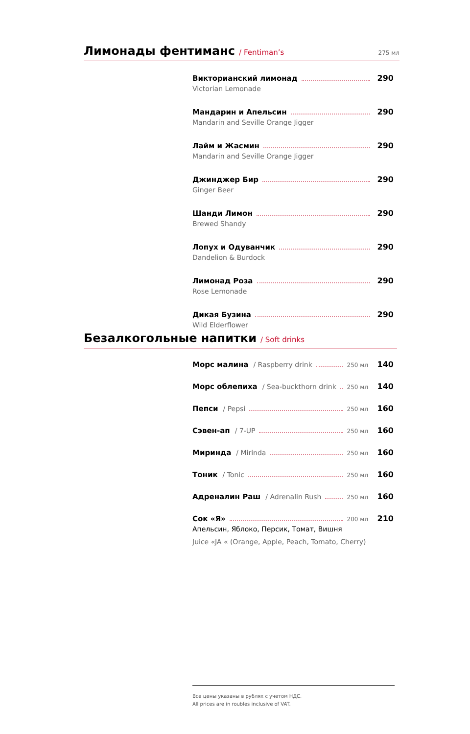Лимонады фентиманс / Fentiman’s 275 мл
Викторианский лимонад 290
Victorian Lemonade
Мандарин и Апельсин 290
Mandarin and Seville Orange Jigger
Лайм и Жасмин 290
Mandarin and Seville Orange Jigger
Джинджер Бир 290
Ginger Beer
Шанди Лимон 290
Brewed Shandy
Лопух и Одуванчик 290
Dandelion & Burdock
Лимонад Роза 290
Rose Lemonade
Дикая Бузина 290
Wild Elderflower
Безалкогольные напитки / Soft drinks
Морс малина / Raspberry drink 250 мл 140
Морс облепиха / Sea-buckthorn drink 250 мл 140
Пепси / Pepsi 250 мл 160
Сэвен-ап / 7-UP 250 мл 160
Миринда / Mirinda 250 мл 160
Тоник / Tonic 250 мл 160
Адреналин Раш / Adrenalin Rush 250 мл 160
Сок «Я» 200 мл 210
Апельсин, Яблоко, Персик, Томат, Вишня
Juice «JA « (Orange, Apple, Peach, Tomato, Cherry)
Все цены указаны в рублях с учетом НДС.
All prices are in roubles inclusive of VAT.